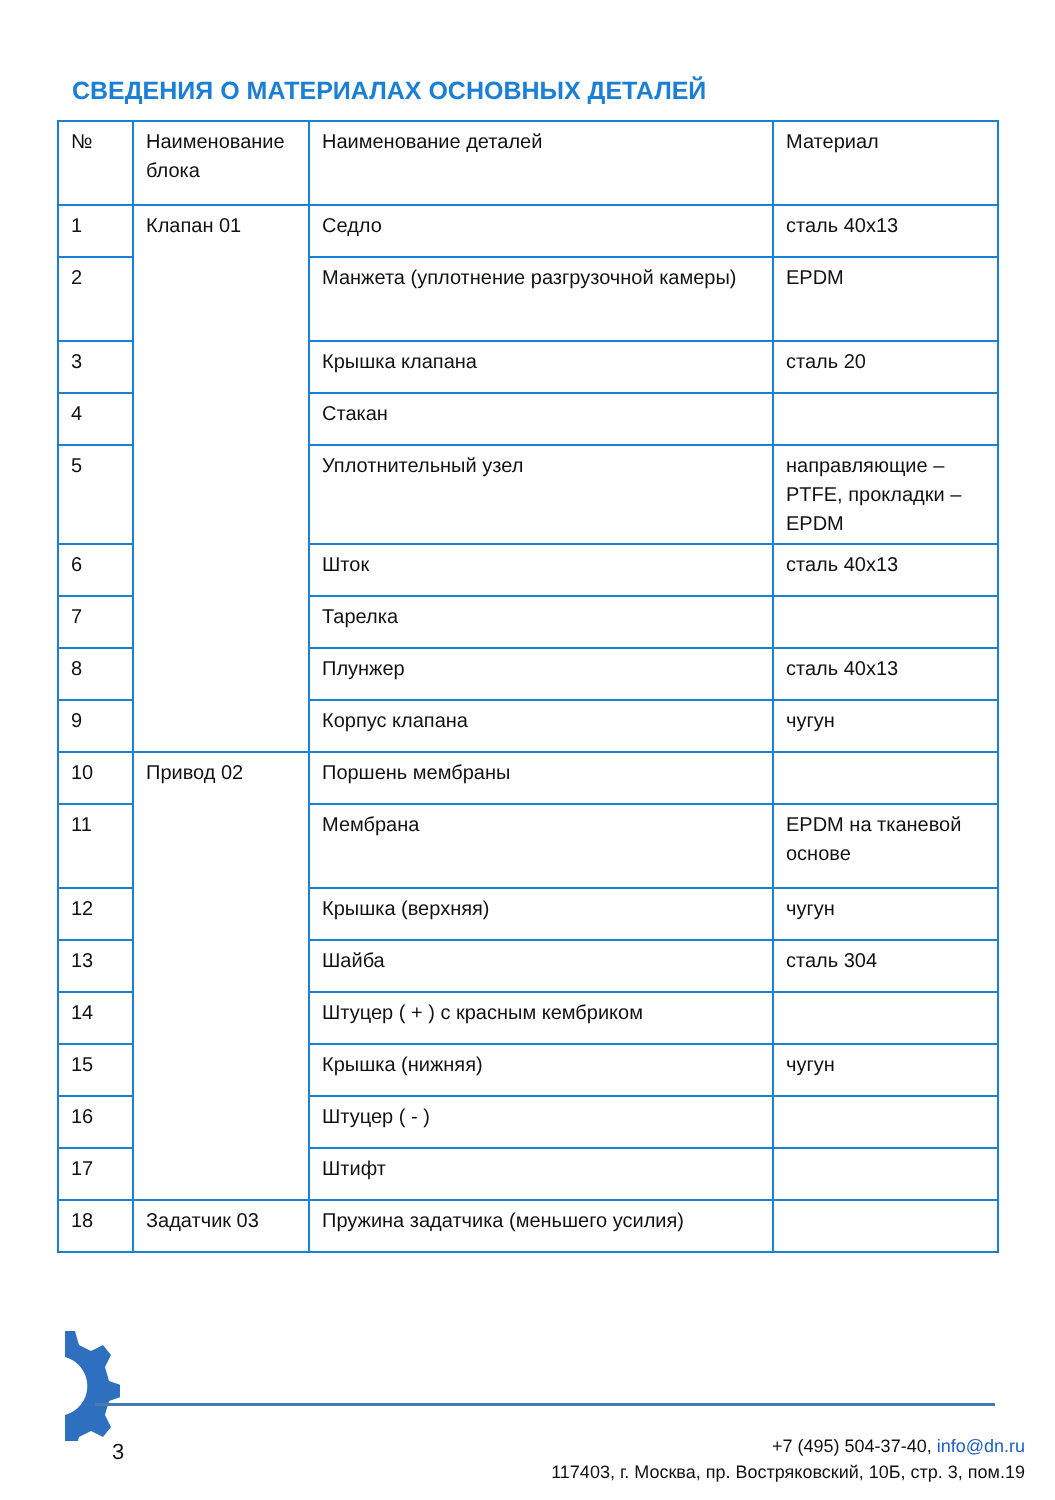СВЕДЕНИЯ О МАТЕРИАЛАХ ОСНОВНЫХ ДЕТАЛЕЙ
| № | Наименование блока | Наименование деталей | Материал |
| 1 | Клапан 01 | Седло | сталь 40х13 |
| 2 | | Манжета (уплотнение разгрузочной камеры) | EPDM |
| 3 | | Крышка клапана | сталь 20 |
| 4 | | Стакан | |
| 5 | | Уплотнительный узел | направляющие – PTFE, прокладки – EPDM |
| 6 | | Шток | сталь 40х13 |
| 7 | | Тарелка | |
| 8 | | Плунжер | сталь 40х13 |
| 9 | | Корпус клапана | чугун |
| 10 | Привод 02 | Поршень мембраны | |
| 11 | | Мембрана | EPDM на тканевой основе |
| 12 | | Крышка (верхняя) | чугун |
| 13 | | Шайба | сталь 304 |
| 14 | | Штуцер ( + ) с красным кембриком | |
| 15 | | Крышка (нижняя) | чугун |
| 16 | | Штуцер ( - ) | |
| 17 | | Штифт | |
| 18 | Задатчик 03 | Пружина задатчика (меньшего усилия) | |
3
+7 (495) 504-37-40, info@dn.ru
117403, г. Москва, пр. Востряковский, 10Б, стр. 3, пом.19